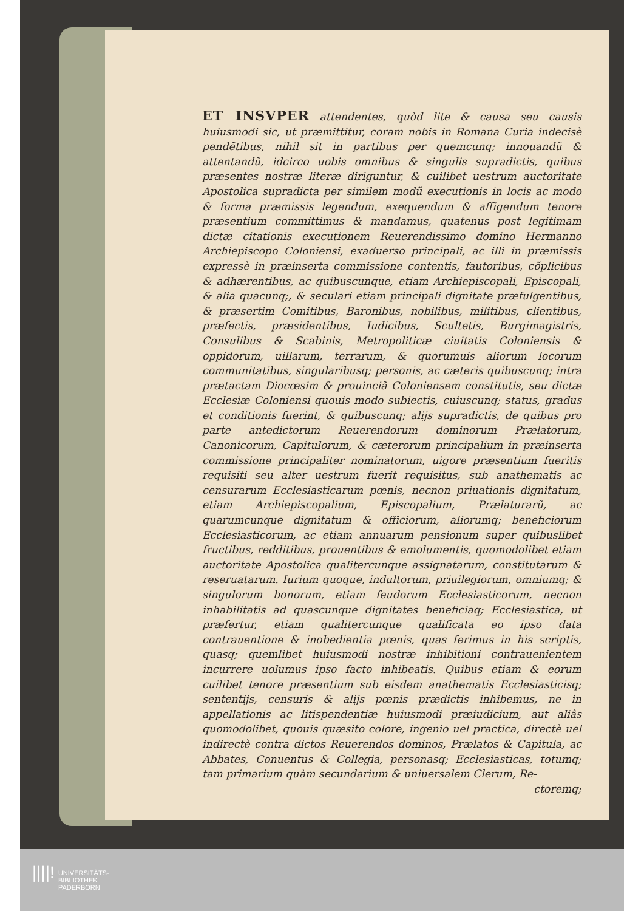ET INSVPER attendentes, quòd lite & causa seu causis huiusmodi sic, ut præmittitur, coram nobis in Romana Curia indecisè pendẽtibus, nihil sit in partibus per quemcunq; innouandũ & attentandũ, idcirco uobis omnibus & singulis supradictis, quibus præsentes nostræ literæ diriguntur, & cuilibet uestrum auctoritate Apostolica supradicta per similem modũ executionis in locis ac modo & forma præmissis legendum, exequendum & affigendum tenore præsentium committimus & mandamus, quatenus post legitimam dictæ citationis executionem Reuerendissimo domino Hermanno Archiepiscopo Coloniensi, exaduerso principali, ac illi in præmissis expressè in præinserta commissione contentis, fautoribus, cõplicibus & adhærentibus, ac quibuscunque, etiam Archiepiscopali, Episcopali, & alia quacunq;, & seculari etiam principali dignitate præfulgentibus, & præsertim Comitibus, Baronibus, nobilibus, militibus, clientibus, præfectis, præsidentibus, Iudicibus, Scultetis, Burgimagistris, Consulibus & Scabinis, Metropoliticæ ciuitatis Coloniensis & oppidorum, uillarum, terrarum, & quorumuis aliorum locorum communitatibus, singularibusq; personis, ac cæteris quibuscunq; intra prætactam Diocœsim & prouinciã Coloniensem constitutis, seu dictæ Ecclesiæ Coloniensi quouis modo subiectis, cuiuscunq; status, gradus et conditionis fuerint, & quibuscunq; alijs supradictis, de quibus pro parte antedictorum Reuerendorum dominorum Prælatorum, Canonicorum, Capitulorum, & cæterorum principalium in præinserta commissione principaliter nominatorum, uigore præsentium fueritis requisiti seu alter uestrum fuerit requisitus, sub anathematis ac censurarum Ecclesiasticarum pœnis, necnon priuationis dignitatum, etiam Archiepiscopalium, Episcopalium, Prælaturarũ, ac quarumcunque dignitatum & officiorum, aliorumq; beneficiorum Ecclesiasticorum, ac etiam annuarum pensionum super quibuslibet fructibus, redditibus, prouentibus & emolumentis, quomodolibet etiam auctoritate Apostolica qualitercunque assignatarum, constitutarum & reseruatarum. Iurium quoque, indultorum, priuilegiorum, omniumq; & singulorum bonorum, etiam feudorum Ecclesiasticorum, necnon inhabilitatis ad quascunque dignitates beneficiaq; Ecclesiastica, ut præfertur, etiam qualitercunque qualificata eo ipso data contrauentione & inobedientia pœnis, quas ferimus in his scriptis, quasq; quemlibet huiusmodi nostræ inhibitioni contrauenientem incurrere uolumus ipso facto inhibeatis. Quibus etiam & eorum cuilibet tenore præsentium sub eisdem anathematis Ecclesiasticisq; sententijs, censuris & alijs pœnis prædictis inhibemus, ne in appellationis ac litispendentiæ huiusmodi præiudicium, aut aliâs quomodolibet, quouis quæsito colore, ingenio uel practica, directè uel indirectè contra dictos Reuerendos dominos, Prælatos & Capitula, ac Abbates, Conuentus & Collegia, personasq; Ecclesiasticas, totumq; tam primarium quàm secundarium & uniuersalem Clerum, Re-
ctoremq;
||||! UNIVERSITÄTS-
BIBLIOTHEK
PADERBORN